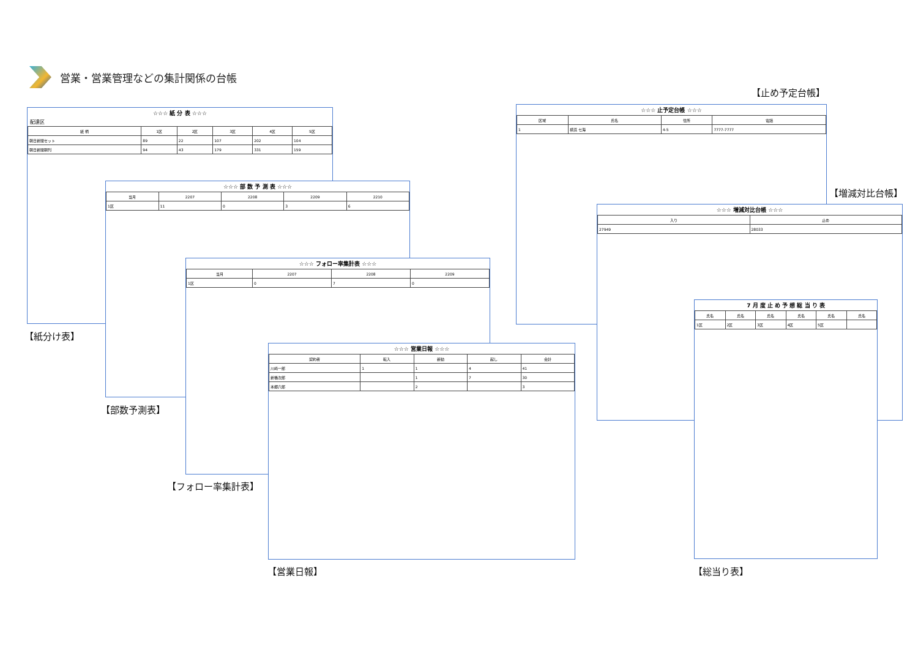営業・営業管理などの集計関係の台帳
☆☆☆ 紙 分 表 ☆☆☆
配達区
| 紙 柄 | 1区 | 2区 | 3区 | 4区 | 5区 |
| --- | --- | --- | --- | --- | --- |
| 朝日新聞セット | 89 | 22 | 107 | 202 | 104 |
| 朝日新聞朝刊 | 94 | 43 | 179 | 331 | 159 |
【紙分け表】
☆☆☆ 部 数 予 測 表 ☆☆☆
| 当月 | 2207 | 2208 | 2209 | 2210 |
| --- | --- | --- | --- | --- |
| 1区 | 11 | 0 | 3 | 6 |
【部数予測表】
☆☆☆ フォロー率集計表 ☆☆☆
| 当月 | 2207 | 2208 | 2209 |
| --- | --- | --- | --- |
| 1区 | 0 | 7 | 0 |
【フォロー率集計表】
☆☆☆ 営業日報 ☆☆☆
| 契約者 | 転入 | 新勧 | 起し | 会計 |
| --- | --- | --- | --- | --- |
| 川崎一郎 | 1 | 1 | 4 | 41 |
| 新橋次郎 | | 1 | 7 | 30 |
| 本郷六郎 | | 2 | | 3 |
【営業日報】
【止め予定台帳】
☆☆☆ 止予定台帳 ☆☆☆
| 区域 | 氏名 | 住所 | 電話 |
| --- | --- | --- | --- |
| 1 | 横浜 七海 | 4-5 | 7777-7777 |
【増減対比台帳】
☆☆☆ 増減対比台帳 ☆☆☆
| 入り | 止め |
| --- | --- |
| 27949 | 28033 |
7 月 度 止 め 予 想 総 当 り 表
| 氏名 | 氏名 | 氏名 | 氏名 | 氏名 | 氏名 |
| --- | --- | --- | --- | --- | --- |
| 1区 | 2区 | 3区 | 4区 | 5区 | |
【総当り表】